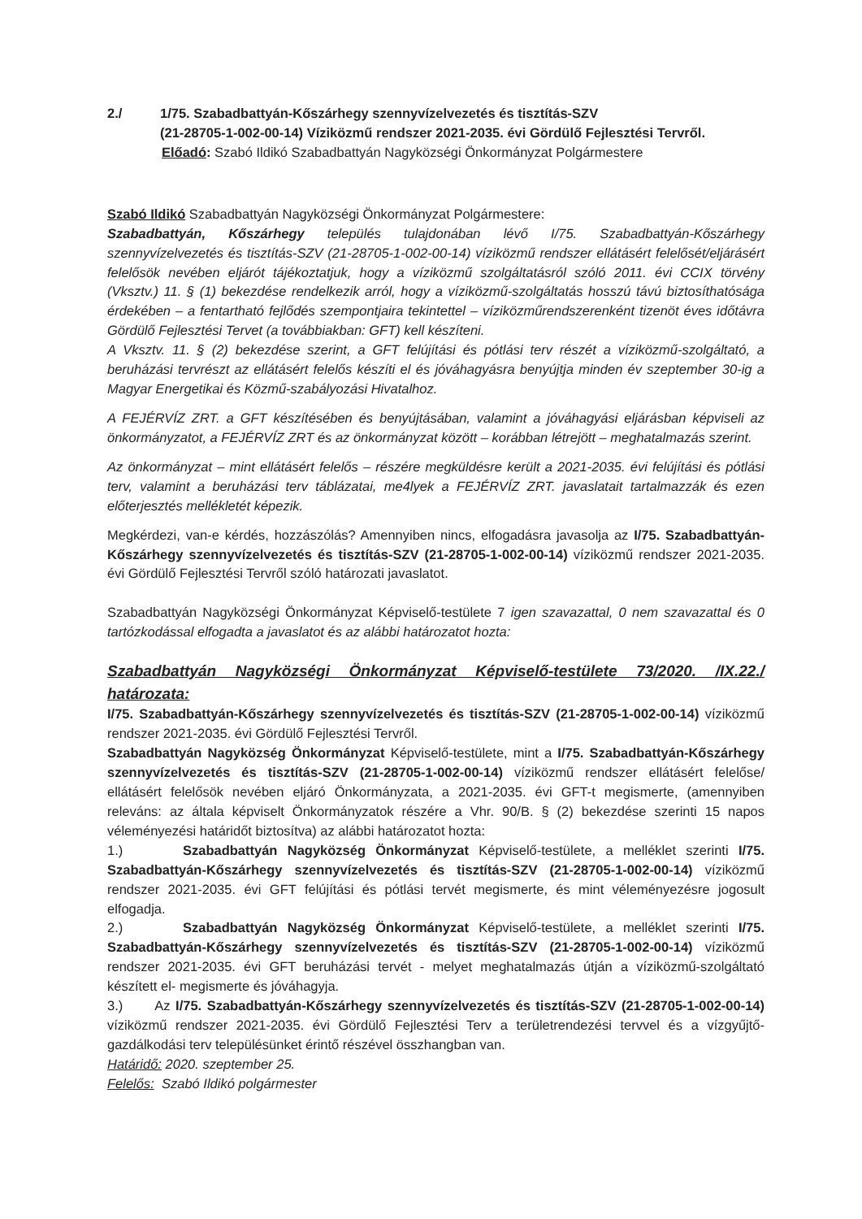2./ 1/75. Szabadbattyán-Kőszárhegy szennyvízelvezetés és tisztítás-SZV
(21-28705-1-002-00-14) Víziközmű rendszer 2021-2035. évi Gördülő Fejlesztési Tervről.
Előadó: Szabó Ildikó Szabadbattyán Nagyközségi Önkormányzat Polgármestere
Szabó Ildikó Szabadbattyán Nagyközségi Önkormányzat Polgármestere:
Szabadbattyán, Kőszárhegy település tulajdonában lévő I/75. Szabadbattyán-Kőszárhegy szennyvízelvezetés és tisztítás-SZV (21-28705-1-002-00-14) víziközmű rendszer ellátásért felelősét/eljárásért felelősök nevében eljárót tájékoztatjuk, hogy a víziközmű szolgáltatásról szóló 2011. évi CCIX törvény (Vksztv.) 11. § (1) bekezdése rendelkezik arról, hogy a víziközmű-szolgáltatás hosszú távú biztosíthatósága érdekében – a fentartható fejlődés szempontjaira tekintettel – víziközműrendszerenként tizenöt éves időtávra Gördülő Fejlesztési Tervet (a továbbiakban: GFT) kell készíteni.
A Vksztv. 11. § (2) bekezdése szerint, a GFT felújítási és pótlási terv részét a víziközmű-szolgáltató, a beruházási tervrészt az ellátásért felelős készíti el és jóváhagyásra benyújtja minden év szeptember 30-ig a Magyar Energetikai és Közmű-szabályozási Hivatalhoz.
A FEJÉRVÍZ ZRT. a GFT készítésében és benyújtásában, valamint a jóváhagyási eljárásban képviseli az önkormányzatot, a FEJÉRVÍZ ZRT és az önkormányzat között – korábban létrejött – meghatalmazás szerint.
Az önkormányzat – mint ellátásért felelős – részére megküldésre került a 2021-2035. évi felújítási és pótlási terv, valamint a beruházási terv táblázatai, me4lyek a FEJÉRVÍZ ZRT. javaslatait tartalmazzák és ezen előterjesztés mellékletét képezik.
Megkérdezi, van-e kérdés, hozzászólás? Amennyiben nincs, elfogadásra javasolja az I/75. Szabadbattyán-Kőszárhegy szennyvízelvezetés és tisztítás-SZV (21-28705-1-002-00-14) víziközmű rendszer 2021-2035. évi Gördülő Fejlesztési Tervről szóló határozati javaslatot.
Szabadbattyán Nagyközségi Önkormányzat Képviselő-testülete 7 igen szavazattal, 0 nem szavazattal és 0 tartózkodással elfogadta a javaslatot és az alábbi határozatot hozta:
Szabadbattyán Nagyközségi Önkormányzat Képviselő-testülete 73/2020. /IX.22./ határozata:
I/75. Szabadbattyán-Kőszárhegy szennyvízelvezetés és tisztítás-SZV (21-28705-1-002-00-14) víziközmű rendszer 2021-2035. évi Gördülő Fejlesztési Tervről.
Szabadbattyán Nagyközség Önkormányzat Képviselő-testülete, mint a I/75. Szabadbattyán-Kőszárhegy szennyvízelvezetés és tisztítás-SZV (21-28705-1-002-00-14) víziközmű rendszer ellátásért felelőse/ ellátásért felelősök nevében eljáró Önkormányzata, a 2021-2035. évi GFT-t megismerte, (amennyiben releváns: az általa képviselt Önkormányzatok részére a Vhr. 90/B. § (2) bekezdése szerinti 15 napos véleményezési határidőt biztosítva) az alábbi határozatot hozta:
1.) Szabadbattyán Nagyközség Önkormányzat Képviselő-testülete, a melléklet szerinti I/75. Szabadbattyán-Kőszárhegy szennyvízelvezetés és tisztítás-SZV (21-28705-1-002-00-14) víziközmű rendszer 2021-2035. évi GFT felújítási és pótlási tervét megismerte, és mint véleményezésre jogosult elfogadja.
2.) Szabadbattyán Nagyközség Önkormányzat Képviselő-testülete, a melléklet szerinti I/75. Szabadbattyán-Kőszárhegy szennyvízelvezetés és tisztítás-SZV (21-28705-1-002-00-14) víziközmű rendszer 2021-2035. évi GFT beruházási tervét - melyet meghatalmazás útján a víziközmű-szolgáltató készített el- megismerte és jóváhagyja.
3.) Az I/75. Szabadbattyán-Kőszárhegy szennyvízelvezetés és tisztítás-SZV (21-28705-1-002-00-14) víziközmű rendszer 2021-2035. évi Gördülő Fejlesztési Terv a területrendezési tervvel és a vízgyűjtő-gazdálkodási terv településünket érintő részével összhangban van.
Határidő: 2020. szeptember 25.
Felelős: Szabó Ildikó polgármester